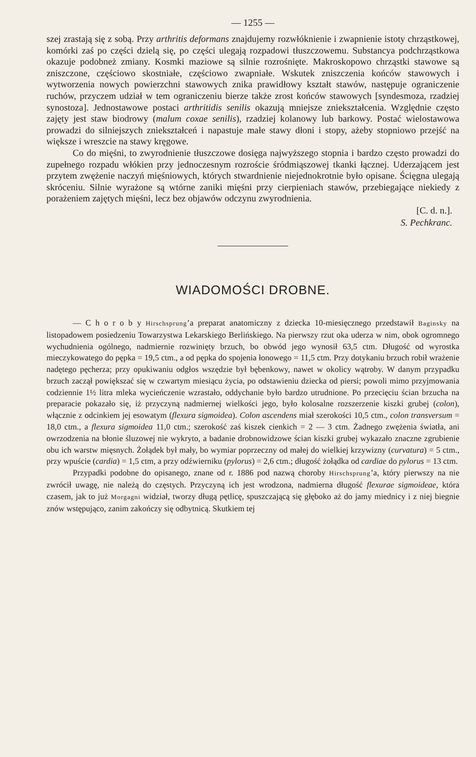— 1255 —
szej zrastają się z sobą. Przy arthritis deformans znajdujemy rozwłóknienie i zwapnienie istoty chrząstkowej, komórki zaś po części dzielą się, po części ulegają rozpadowi tłuszczowemu. Substancya podchrząstkowa okazuje podobneż zmiany. Kosmki maziowe są silnie rozrośnięte. Makroskopowo chrząstki stawowe są zniszczone, częściowo skostniałe, częściowo zwapniałe. Wskutek zniszczenia końców stawowych i wytworzenia nowych powierzchni stawowych znika prawidłowy kształt stawów, następuje ograniczenie ruchów, przyczem udział w tem ograniczeniu bierze także zrost końców stawowych [syndesmoza, rzadziej synostoza]. Jednostawowe postaci arthritidis senilis okazują mniejsze zniekształcenia. Względnie często zajęty jest staw biodrowy (malum coxae senilis), rzadziej kolanowy lub barkowy. Postać wielostawowa prowadzi do silniejszych zniekształceń i napastuje małe stawy dłoni i stopy, ażeby stopniowo przejść na większe i wreszcie na stawy kręgowe.
Co do mięśni, to zwyrodnienie tłuszczowe dosięga najwyższego stopnia i bardzo często prowadzi do zupełnego rozpadu włókien przy jednoczesnym rozroście śródmiąszowej tkanki łącznej. Uderzającem jest przytem zwężenie naczyń mięśniowych, których stwardnienie niejednokrotnie było opisane. Ścięgna ulegają skróceniu. Silnie wyrażone są wtórne zaniki mięśni przy cierpieniach stawów, przebiegające niekiedy z porażeniem zajętych mięśni, lecz bez objawów odczynu zwyrodnienia.
[C. d. n.].
S. Pechkranc.
WIADOMOŚCI DROBNE.
— C h o r o b y Hirschsprung’a preparat anatomiczny z dziecka 10-miesięcznego przedstawił Baginsky na listopadowem posiedzeniu Towarzystwa Lekarskiego Berlińskiego. Na pierwszy rzut oka uderza w nim, obok ogromnego wychudnienia ogólnego, nadmiernie rozwinięty brzuch, bo obwód jego wynosił 63,5 ctm. Długość od wyrostka mieczykowatego do pępka = 19,5 ctm., a od pępka do spojenia łonowego = 11,5 ctm. Przy dotykaniu brzuch robił wrażenie nadętego pęcherza; przy opukiwaniu odgłos wszędzie był bębenkowy, nawet w okolicy wątroby. W danym przypadku brzuch zaczął powiększać się w czwartym miesiącu życia, po odstawieniu dziecka od piersi; powoli mimo przyjmowania codziennie 1½ litra mleka wycieńczenie wzrastało, oddychanie było bardzo utrudnione. Po przecięciu ścian brzucha na preparacie pokazało się, iż przyczyną nadmiernej wielkości jego, było kolosalne rozszerzenie kiszki grubej (colon), włącznie z odcinkiem jej esowatym (flexura sigmoidea). Colon ascendens miał szerokości 10,5 ctm., colon transversum = 18,0 ctm., a flexura sigmoidea 11,0 ctm.; szerokość zaś kiszek cienkich = 2 — 3 ctm. Żadnego zwężenia światła, ani owrzodzenia na błonie śluzowej nie wykryto, a badanie drobnowidzowe ścian kiszki grubej wykazało znaczne zgrubienie obu ich warstw mięsnych. Żołądek był mały, bo wymiar poprzeczny od małej do wielkiej krzywizny (curvatura) = 5 ctm., przy wpuście (cardia) = 1,5 ctm, a przy odźwierniku (pylorus) = 2,6 ctm.; długość żołądka od cardiae do pylorus = 13 ctm.
Przypadki podobne do opisanego, znane od r. 1886 pod nazwą choroby Hirschsprung’a, który pierwszy na nie zwrócił uwagę, nie należą do częstych. Przyczyną ich jest wrodzona, nadmierna długość flexurae sigmoideae, która czasem, jak to już Morgagni widział, tworzy długą pętlicę, spuszczającą się głęboko aż do jamy miednicy i z niej biegnie znów wstępująco, zanim zakończy się odbytnicą. Skutkiem tej